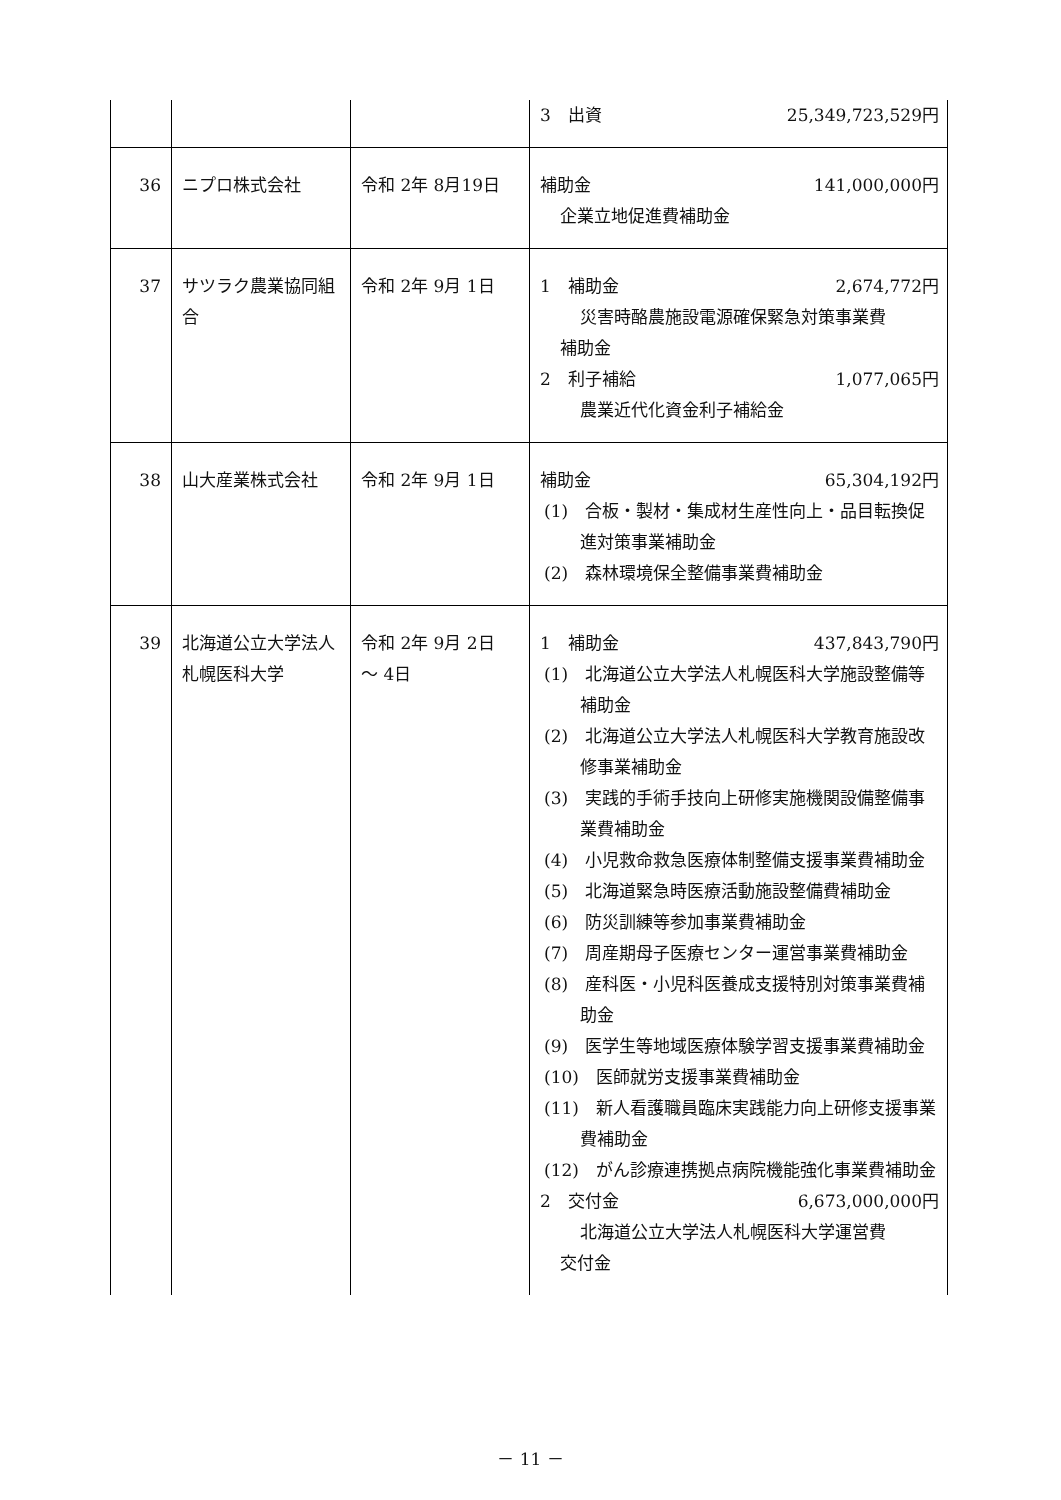| | | | 3 出資 25,349,723,529円 |
| 36 | ニプロ株式会社 | 令和 2年 8月19日 | 補助金 141,000,000円 企業立地促進費補助金 |
| 37 | サツラク農業協同組合 | 令和 2年 9月 1日 | 1 補助金 2,674,772円 災害時酪農施設電源確保緊急対策事業費 補助金 2 利子補給 1,077,065円 農業近代化資金利子補給金 |
| 38 | 山大産業株式会社 | 令和 2年 9月 1日 | 補助金 65,304,192円 (1) 合板・製材・集成材生産性向上・品目転換促進対策事業補助金 (2) 森林環境保全整備事業費補助金 |
| 39 | 北海道公立大学法人札幌医科大学 | 令和 2年 9月 2日 ～ 4日 | 1 補助金 437,843,790円 (1) 北海道公立大学法人札幌医科大学施設整備等補助金 (2) 北海道公立大学法人札幌医科大学教育施設改修事業補助金 (3) 実践的手術手技向上研修実施機関設備整備事業費補助金 (4) 小児救命救急医療体制整備支援事業費補助金 (5) 北海道緊急時医療活動施設整備費補助金 (6) 防災訓練等参加事業費補助金 (7) 周産期母子医療センター運営事業費補助金 (8) 産科医・小児科医養成支援特別対策事業費補助金 (9) 医学生等地域医療体験学習支援事業費補助金 (10) 医師就労支援事業費補助金 (11) 新人看護職員臨床実践能力向上研修支援事業費補助金 (12) がん診療連携拠点病院機能強化事業費補助金 2 交付金 6,673,000,000円 北海道公立大学法人札幌医科大学運営費 交付金 |
－ 11 －